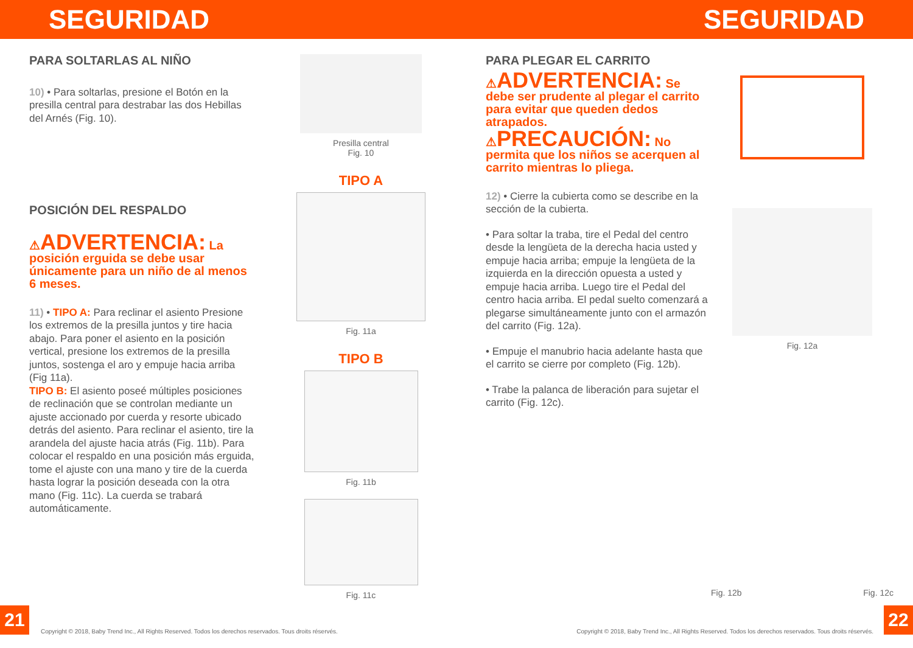SEGURIDAD SEGURIDAD
PARA SOLTARLAS AL NIÑO
10) • Para soltarlas, presione el Botón en la presilla central para destrabar las dos Hebillas del Arnés (Fig. 10).
POSICIÓN DEL RESPALDO
⚠ADVERTENCIA: La posición erguida se debe usar únicamente para un niño de al menos 6 meses.
11) • TIPO A: Para reclinar el asiento Presione los extremos de la presilla juntos y tire hacia abajo. Para poner el asiento en la posición vertical, presione los extremos de la presilla juntos, sostenga el aro y empuje hacia arriba (Fig 11a).
TIPO B: El asiento poseé múltiples posiciones de reclinación que se controlan mediante un ajuste accionado por cuerda y resorte ubicado detrás del asiento. Para reclinar el asiento, tire la arandela del ajuste hacia atrás (Fig. 11b). Para colocar el respaldo en una posición más erguida, tome el ajuste con una mano y tire de la cuerda hasta lograr la posición deseada con la otra mano (Fig. 11c). La cuerda se trabará automáticamente.
Presilla central
Fig. 10
TIPO A
Fig. 11a
TIPO B
Fig. 11b
Fig. 11c
PARA PLEGAR EL CARRITO
⚠ADVERTENCIA: Se debe ser prudente al plegar el carrito para evitar que queden dedos atrapados.
⚠PRECAUCIÓN: No permita que los niños se acerquen al carrito mientras lo pliega.
12) • Cierre la cubierta como se describe en la sección de la cubierta.
• Para soltar la traba, tire el Pedal del centro desde la lengüeta de la derecha hacia usted y empuje hacia arriba; empuje la lengüeta de la izquierda en la dirección opuesta a usted y empuje hacia arriba. Luego tire el Pedal del centro hacia arriba. El pedal suelto comenzará a plegarse simultáneamente junto con el armazón del carrito (Fig. 12a).
• Empuje el manubrio hacia adelante hasta que el carrito se cierre por completo (Fig. 12b).
• Trabe la palanca de liberación para sujetar el carrito (Fig. 12c).
Fig. 12a
Fig. 12b Fig. 12c
21
Copyright © 2018, Baby Trend Inc., All Rights Reserved. Todos los derechos reservados. Tous droits réservés.
Copyright © 2018, Baby Trend Inc., All Rights Reserved. Todos los derechos reservados. Tous droits réservés.
22